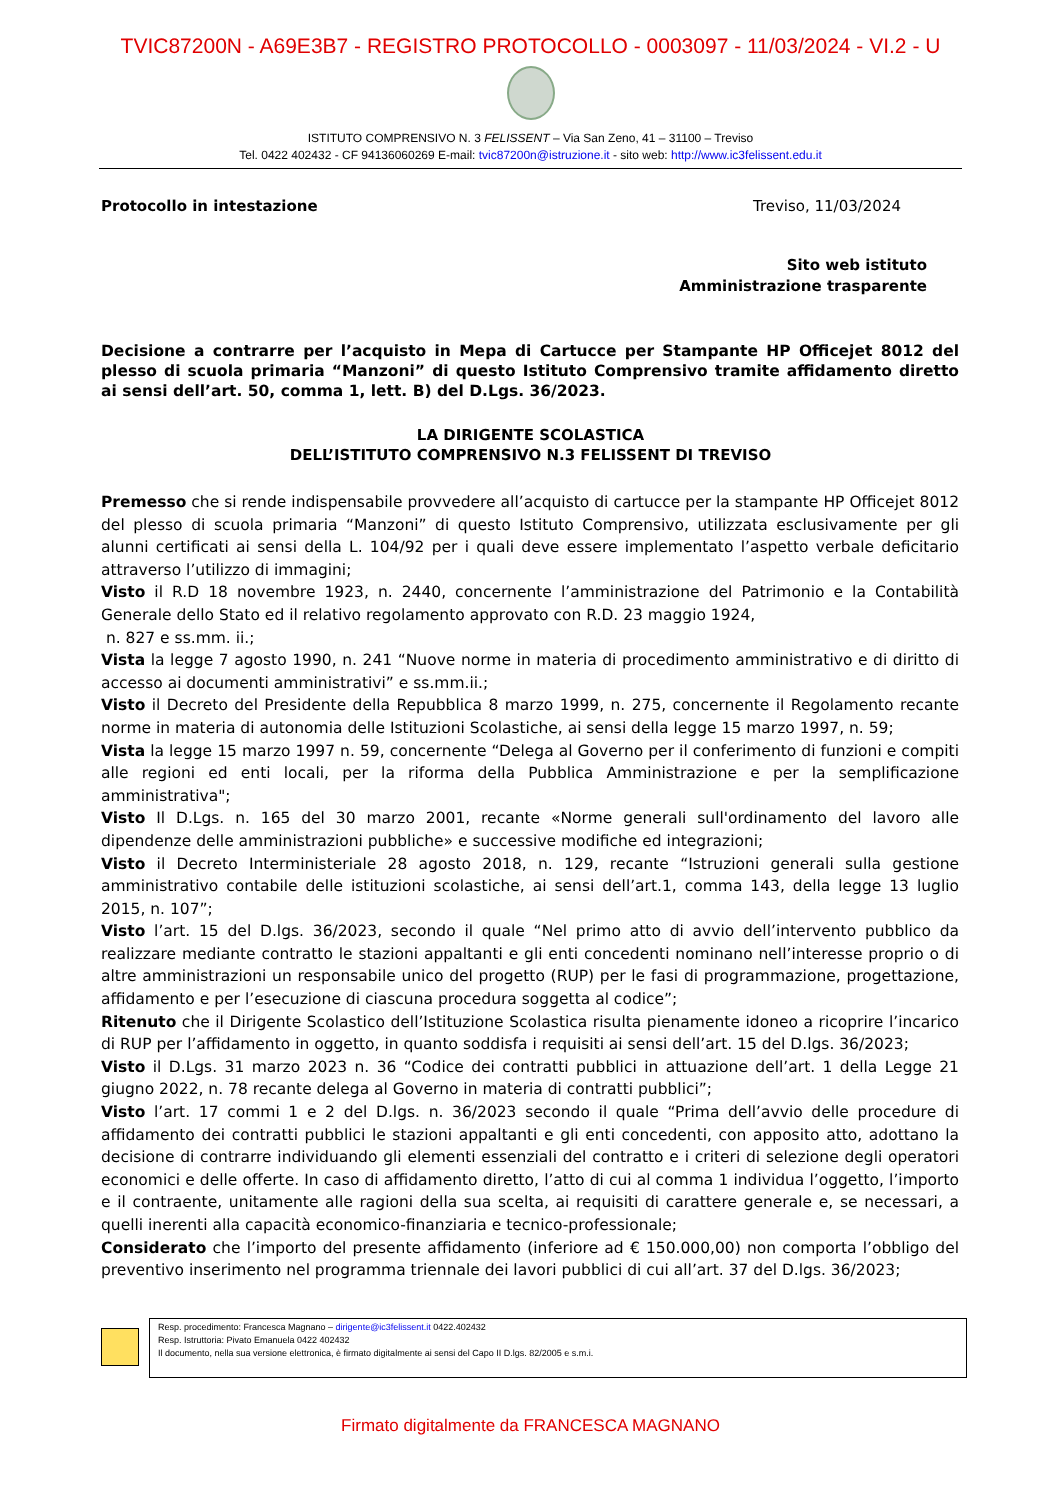TVIC87200N - A69E3B7 - REGISTRO PROTOCOLLO - 0003097 - 11/03/2024 - VI.2 - U
ISTITUTO COMPRENSIVO N. 3 FELISSENT – Via San Zeno, 41 – 31100 – Treviso
Tel. 0422 402432 - CF 94136060269 E-mail: tvic87200n@istruzione.it - sito web: http://www.ic3felissent.edu.it
Protocollo in intestazione Treviso, 11/03/2024
Sito web istituto
Amministrazione trasparente
Decisione a contrarre per l’acquisto in Mepa di Cartucce per Stampante HP Officejet 8012 del plesso di scuola primaria “Manzoni” di questo Istituto Comprensivo tramite affidamento diretto ai sensi dell’art. 50, comma 1, lett. B) del D.Lgs. 36/2023.
LA DIRIGENTE SCOLASTICA
DELL’ISTITUTO COMPRENSIVO N.3 FELISSENT DI TREVISO
Premesso che si rende indispensabile provvedere all’acquisto di cartucce per la stampante HP Officejet 8012 del plesso di scuola primaria “Manzoni” di questo Istituto Comprensivo, utilizzata esclusivamente per gli alunni certificati ai sensi della L. 104/92 per i quali deve essere implementato l’aspetto verbale deficitario attraverso l’utilizzo di immagini;
Visto il R.D 18 novembre 1923, n. 2440, concernente l’amministrazione del Patrimonio e la Contabilità Generale dello Stato ed il relativo regolamento approvato con R.D. 23 maggio 1924,
n. 827 e ss.mm. ii.;
Vista la legge 7 agosto 1990, n. 241 “Nuove norme in materia di procedimento amministrativo e di diritto di accesso ai documenti amministrativi” e ss.mm.ii.;
Visto il Decreto del Presidente della Repubblica 8 marzo 1999, n. 275, concernente il Regolamento recante norme in materia di autonomia delle Istituzioni Scolastiche, ai sensi della legge 15 marzo 1997, n. 59;
Vista la legge 15 marzo 1997 n. 59, concernente “Delega al Governo per il conferimento di funzioni e compiti alle regioni ed enti locali, per la riforma della Pubblica Amministrazione e per la semplificazione amministrativa";
Visto Il D.Lgs. n. 165 del 30 marzo 2001, recante «Norme generali sull'ordinamento del lavoro alle dipendenze delle amministrazioni pubbliche» e successive modifiche ed integrazioni;
Visto il Decreto Interministeriale 28 agosto 2018, n. 129, recante “Istruzioni generali sulla gestione amministrativo contabile delle istituzioni scolastiche, ai sensi dell’art.1, comma 143, della legge 13 luglio 2015, n. 107”;
Visto l’art. 15 del D.lgs. 36/2023, secondo il quale “Nel primo atto di avvio dell’intervento pubblico da realizzare mediante contratto le stazioni appaltanti e gli enti concedenti nominano nell’interesse proprio o di altre amministrazioni un responsabile unico del progetto (RUP) per le fasi di programmazione, progettazione, affidamento e per l’esecuzione di ciascuna procedura soggetta al codice”;
Ritenuto che il Dirigente Scolastico dell’Istituzione Scolastica risulta pienamente idoneo a ricoprire l’incarico di RUP per l’affidamento in oggetto, in quanto soddisfa i requisiti ai sensi dell’art. 15 del D.lgs. 36/2023;
Visto il D.Lgs. 31 marzo 2023 n. 36 “Codice dei contratti pubblici in attuazione dell’art. 1 della Legge 21 giugno 2022, n. 78 recante delega al Governo in materia di contratti pubblici”;
Visto l’art. 17 commi 1 e 2 del D.lgs. n. 36/2023 secondo il quale “Prima dell’avvio delle procedure di affidamento dei contratti pubblici le stazioni appaltanti e gli enti concedenti, con apposito atto, adottano la decisione di contrarre individuando gli elementi essenziali del contratto e i criteri di selezione degli operatori economici e delle offerte. In caso di affidamento diretto, l’atto di cui al comma 1 individua l’oggetto, l’importo e il contraente, unitamente alle ragioni della sua scelta, ai requisiti di carattere generale e, se necessari, a quelli inerenti alla capacità economico-finanziaria e tecnico-professionale;
Considerato che l’importo del presente affidamento (inferiore ad € 150.000,00) non comporta l’obbligo del preventivo inserimento nel programma triennale dei lavori pubblici di cui all’art. 37 del D.lgs. 36/2023;
Resp. procedimento: Francesca Magnano – dirigente@ic3felissent.it 0422.402432
Resp. Istruttoria: Pivato Emanuela 0422 402432
Il documento, nella sua versione elettronica, è firmato digitalmente ai sensi del Capo II D.lgs. 82/2005 e s.m.i.
Firmato digitalmente da FRANCESCA MAGNANO